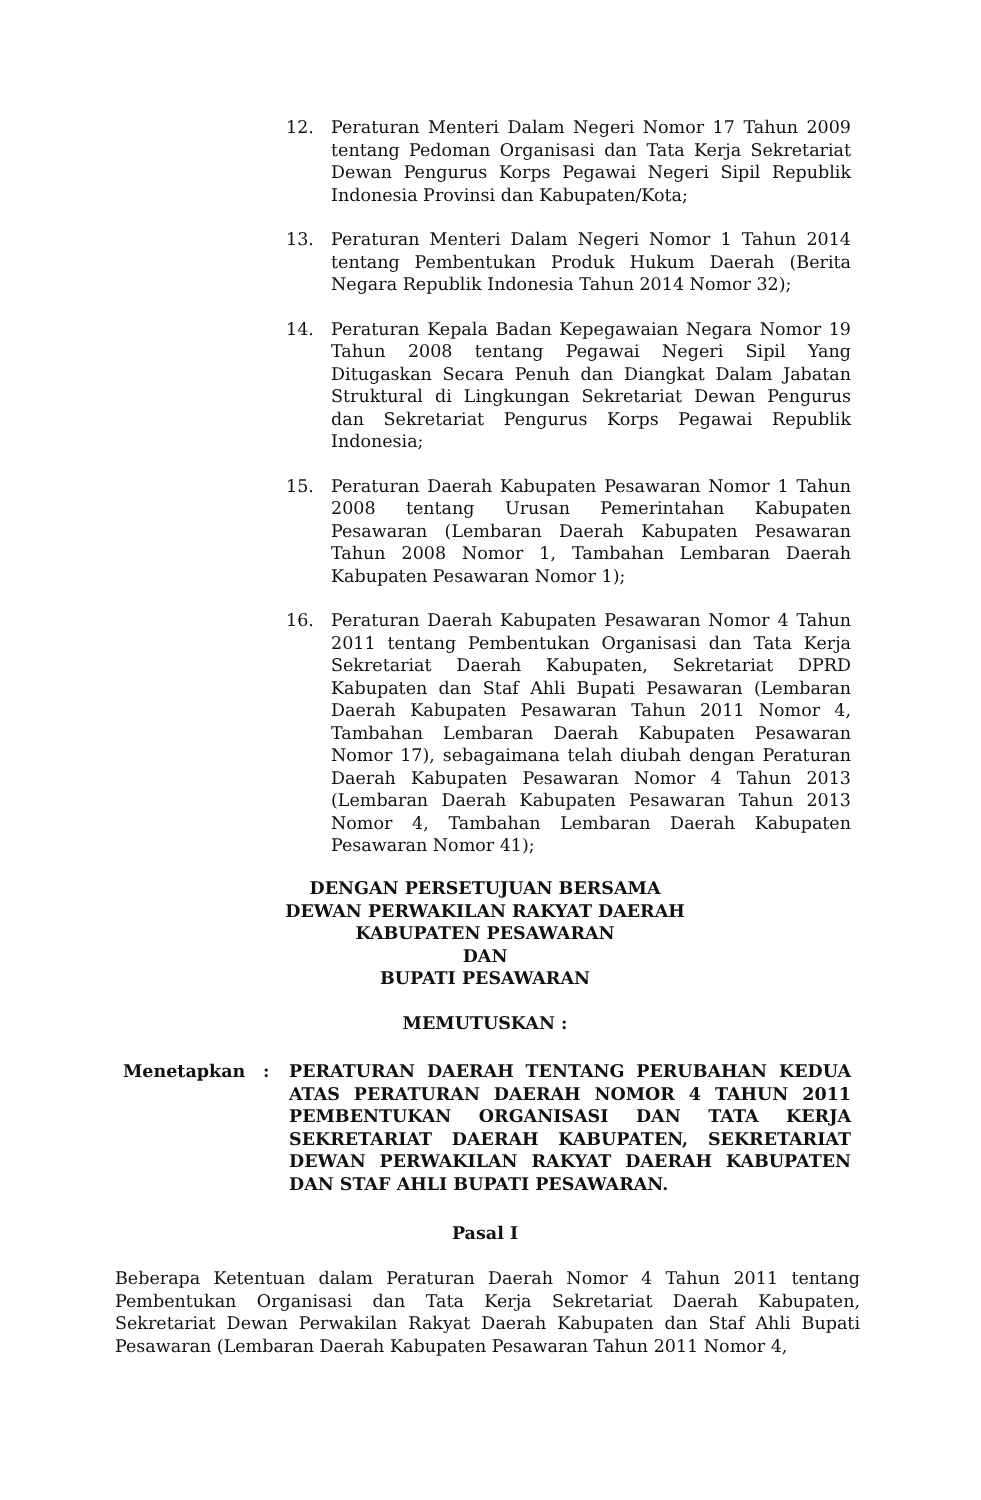12. Peraturan Menteri Dalam Negeri Nomor 17 Tahun 2009 tentang Pedoman Organisasi dan Tata Kerja Sekretariat Dewan Pengurus Korps Pegawai Negeri Sipil Republik Indonesia Provinsi dan Kabupaten/Kota;
13. Peraturan Menteri Dalam Negeri Nomor 1 Tahun 2014 tentang Pembentukan Produk Hukum Daerah (Berita Negara Republik Indonesia Tahun 2014 Nomor 32);
14. Peraturan Kepala Badan Kepegawaian Negara Nomor 19 Tahun 2008 tentang Pegawai Negeri Sipil Yang Ditugaskan Secara Penuh dan Diangkat Dalam Jabatan Struktural di Lingkungan Sekretariat Dewan Pengurus dan Sekretariat Pengurus Korps Pegawai Republik Indonesia;
15. Peraturan Daerah Kabupaten Pesawaran Nomor 1 Tahun 2008 tentang Urusan Pemerintahan Kabupaten Pesawaran (Lembaran Daerah Kabupaten Pesawaran Tahun 2008 Nomor 1, Tambahan Lembaran Daerah Kabupaten Pesawaran Nomor 1);
16. Peraturan Daerah Kabupaten Pesawaran Nomor 4 Tahun 2011 tentang Pembentukan Organisasi dan Tata Kerja Sekretariat Daerah Kabupaten, Sekretariat DPRD Kabupaten dan Staf Ahli Bupati Pesawaran (Lembaran Daerah Kabupaten Pesawaran Tahun 2011 Nomor 4, Tambahan Lembaran Daerah Kabupaten Pesawaran Nomor 17), sebagaimana telah diubah dengan Peraturan Daerah Kabupaten Pesawaran Nomor 4 Tahun 2013 (Lembaran Daerah Kabupaten Pesawaran Tahun 2013 Nomor 4, Tambahan Lembaran Daerah Kabupaten Pesawaran Nomor 41);
DENGAN PERSETUJUAN BERSAMA
DEWAN PERWAKILAN RAKYAT DAERAH
KABUPATEN PESAWARAN
DAN
BUPATI PESAWARAN
MEMUTUSKAN :
Menetapkan : PERATURAN DAERAH TENTANG PERUBAHAN KEDUA ATAS PERATURAN DAERAH NOMOR 4 TAHUN 2011 PEMBENTUKAN ORGANISASI DAN TATA KERJA SEKRETARIAT DAERAH KABUPATEN, SEKRETARIAT DEWAN PERWAKILAN RAKYAT DAERAH KABUPATEN DAN STAF AHLI BUPATI PESAWARAN.
Pasal I
Beberapa Ketentuan dalam Peraturan Daerah Nomor 4 Tahun 2011 tentang Pembentukan Organisasi dan Tata Kerja Sekretariat Daerah Kabupaten, Sekretariat Dewan Perwakilan Rakyat Daerah Kabupaten dan Staf Ahli Bupati Pesawaran (Lembaran Daerah Kabupaten Pesawaran Tahun 2011 Nomor 4,